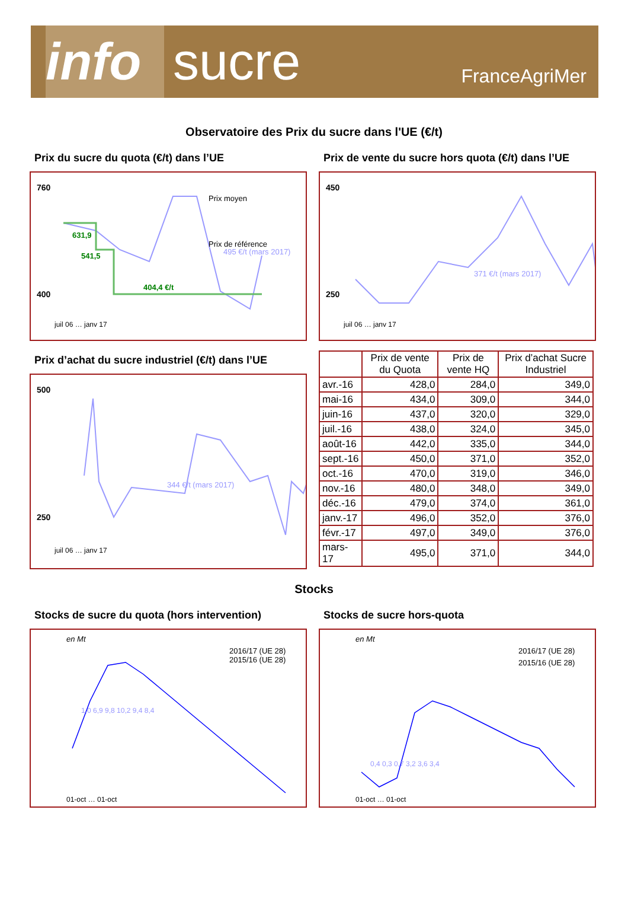info
sucre
FranceAgriMer
Observatoire des Prix du sucre dans l'UE (€/t)
Prix du sucre du quota (€/t) dans l’UE
760
400
631,9
541,5
404,4 €/t
Prix moyen
Prix de référence
495 €/t (mars 2017)
juil 06 … janv 17
Prix d’achat du sucre industriel (€/t) dans l’UE
500
250
344 €/t (mars 2017)
juil 06 … janv 17
Prix de vente du sucre hors quota (€/t) dans l’UE
450
250
371 €/t (mars 2017)
juil 06 … janv 17
| | Prix de vente du Quota | Prix de vente HQ | Prix d’achat Sucre Industriel |
| --- | --- | --- | --- |
| avr.-16 | 428,0 | 284,0 | 349,0 |
| mai-16 | 434,0 | 309,0 | 344,0 |
| juin-16 | 437,0 | 320,0 | 329,0 |
| juil.-16 | 438,0 | 324,0 | 345,0 |
| août-16 | 442,0 | 335,0 | 344,0 |
| sept.-16 | 450,0 | 371,0 | 352,0 |
| oct.-16 | 470,0 | 319,0 | 346,0 |
| nov.-16 | 480,0 | 348,0 | 349,0 |
| déc.-16 | 479,0 | 374,0 | 361,0 |
| janv.-17 | 496,0 | 352,0 | 376,0 |
| févr.-17 | 497,0 | 349,0 | 376,0 |
| mars-17 | 495,0 | 371,0 | 344,0 |
Stocks
Stocks de sucre du quota (hors intervention)
en Mt
2016/17 (UE 28)
2015/16 (UE 28)
1,0 6,9 9,8 10,2 9,4 8,4
01-oct … 01-oct
Stocks de sucre hors-quota
en Mt
2016/17 (UE 28)
2015/16 (UE 28)
0,4 0,3 0,7 3,2 3,6 3,4
01-oct … 01-oct